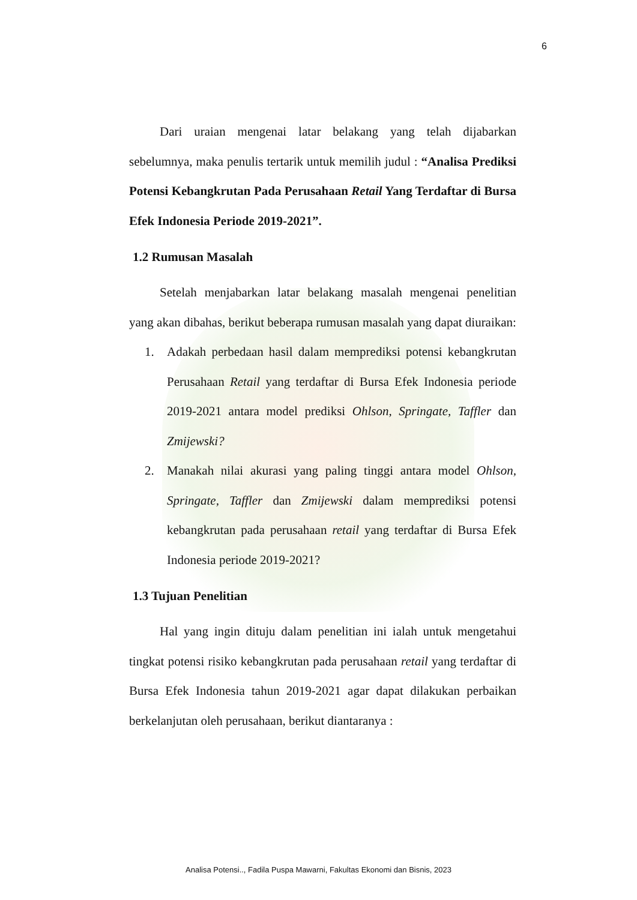6
Dari uraian mengenai latar belakang yang telah dijabarkan sebelumnya, maka penulis tertarik untuk memilih judul : “Analisa Prediksi Potensi Kebangkrutan Pada Perusahaan Retail Yang Terdaftar di Bursa Efek Indonesia Periode 2019-2021”.
1.2 Rumusan Masalah
Setelah menjabarkan latar belakang masalah mengenai penelitian yang akan dibahas, berikut beberapa rumusan masalah yang dapat diuraikan:
1. Adakah perbedaan hasil dalam memprediksi potensi kebangkrutan Perusahaan Retail yang terdaftar di Bursa Efek Indonesia periode 2019-2021 antara model prediksi Ohlson, Springate, Taffler dan Zmijewski?
2. Manakah nilai akurasi yang paling tinggi antara model Ohlson, Springate, Taffler dan Zmijewski dalam memprediksi potensi kebangkrutan pada perusahaan retail yang terdaftar di Bursa Efek Indonesia periode 2019-2021?
1.3 Tujuan Penelitian
Hal yang ingin dituju dalam penelitian ini ialah untuk mengetahui tingkat potensi risiko kebangkrutan pada perusahaan retail yang terdaftar di Bursa Efek Indonesia tahun 2019-2021 agar dapat dilakukan perbaikan berkelanjutan oleh perusahaan, berikut diantaranya :
Analisa Potensi.., Fadila Puspa Mawarni, Fakultas Ekonomi dan Bisnis, 2023